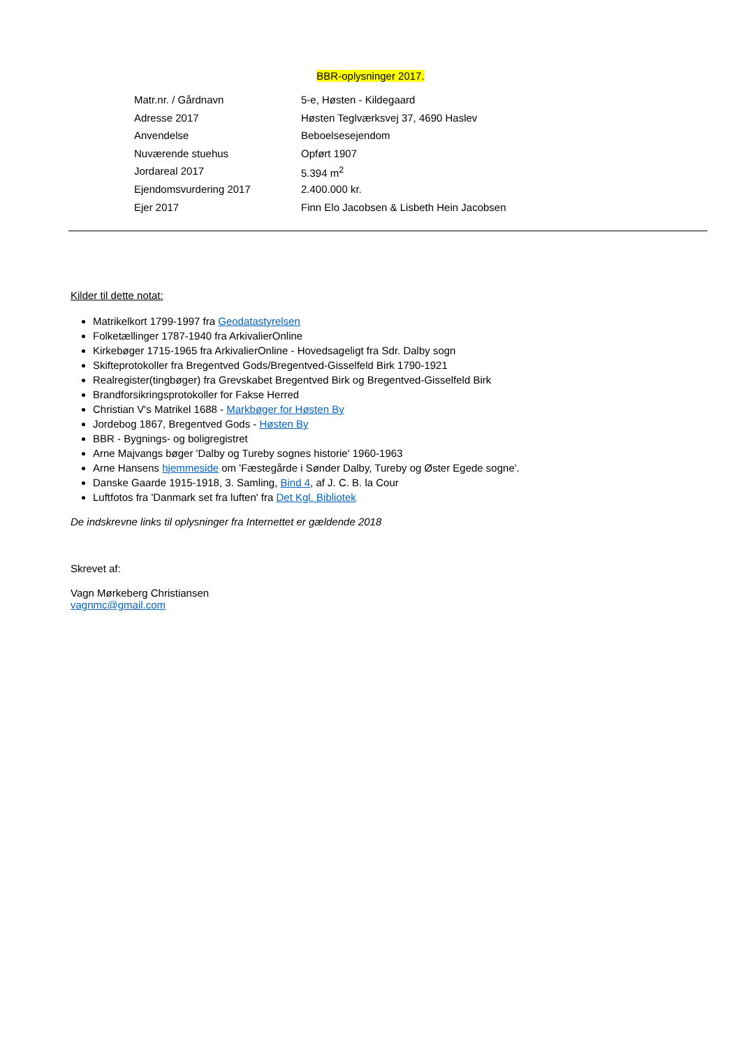BBR-oplysninger 2017.
| Matr.nr. / Gårdnavn | 5-e, Høsten - Kildegaard |
| Adresse 2017 | Høsten Teglværksvej 37, 4690 Haslev |
| Anvendelse | Beboelsesejendom |
| Nuværende stuehus | Opført 1907 |
| Jordareal 2017 | 5.394 m<sup>2</sup> |
| Ejendomsvurdering 2017 | 2.400.000 kr. |
| Ejer 2017 | Finn Elo Jacobsen & Lisbeth Hein Jacobsen |
Kilder til dette notat:
Matrikelkort 1799-1997 fra Geodatastyrelsen
Folketællinger 1787-1940 fra ArkivalierOnline
Kirkebøger 1715-1965 fra ArkivalierOnline - Hovedsageligt fra Sdr. Dalby sogn
Skifteprotokoller fra Bregentved Gods/Bregentved-Gisselfeld Birk 1790-1921
Realregister(tingbøger) fra Grevskabet Bregentved Birk og Bregentved-Gisselfeld Birk
Brandforsikringsprotokoller for Fakse Herred
Christian V's Matrikel 1688 - Markbøger for Høsten By
Jordebog 1867, Bregentved Gods - Høsten By
BBR - Bygnings- og boligregistret
Arne Majvangs bøger 'Dalby og Tureby sognes historie' 1960-1963
Arne Hansens hjemmeside om 'Fæstegårde i Sønder Dalby, Tureby og Øster Egede sogne'.
Danske Gaarde 1915-1918, 3. Samling, Bind 4, af J. C. B. la Cour
Luftfotos fra 'Danmark set fra luften' fra Det Kgl. Bibliotek
De indskrevne links til oplysninger fra Internettet er gældende 2018
Skrevet af:
Vagn Mørkeberg Christiansen
vagnmc@gmail.com